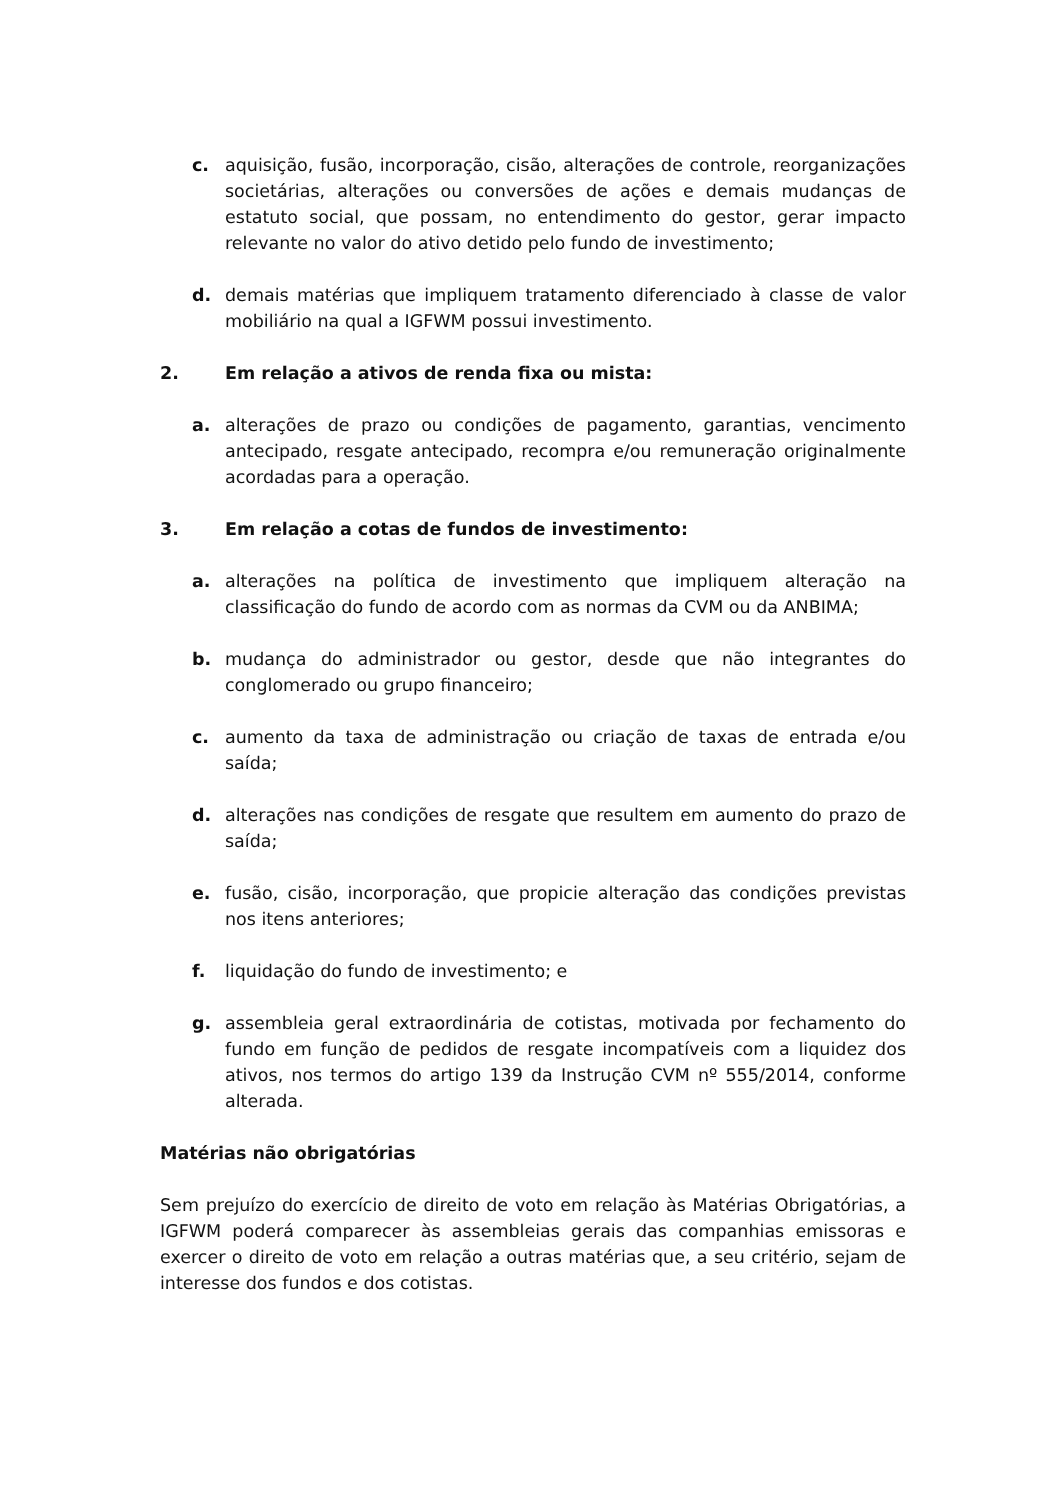c. aquisição, fusão, incorporação, cisão, alterações de controle, reorganizações societárias, alterações ou conversões de ações e demais mudanças de estatuto social, que possam, no entendimento do gestor, gerar impacto relevante no valor do ativo detido pelo fundo de investimento;
d. demais matérias que impliquem tratamento diferenciado à classe de valor mobiliário na qual a IGFWM possui investimento.
2. Em relação a ativos de renda fixa ou mista:
a. alterações de prazo ou condições de pagamento, garantias, vencimento antecipado, resgate antecipado, recompra e/ou remuneração originalmente acordadas para a operação.
3. Em relação a cotas de fundos de investimento:
a. alterações na política de investimento que impliquem alteração na classificação do fundo de acordo com as normas da CVM ou da ANBIMA;
b. mudança do administrador ou gestor, desde que não integrantes do conglomerado ou grupo financeiro;
c. aumento da taxa de administração ou criação de taxas de entrada e/ou saída;
d. alterações nas condições de resgate que resultem em aumento do prazo de saída;
e. fusão, cisão, incorporação, que propicie alteração das condições previstas nos itens anteriores;
f. liquidação do fundo de investimento; e
g. assembleia geral extraordinária de cotistas, motivada por fechamento do fundo em função de pedidos de resgate incompatíveis com a liquidez dos ativos, nos termos do artigo 139 da Instrução CVM nº 555/2014, conforme alterada.
Matérias não obrigatórias
Sem prejuízo do exercício de direito de voto em relação às Matérias Obrigatórias, a IGFWM poderá comparecer às assembleias gerais das companhias emissoras e exercer o direito de voto em relação a outras matérias que, a seu critério, sejam de interesse dos fundos e dos cotistas.